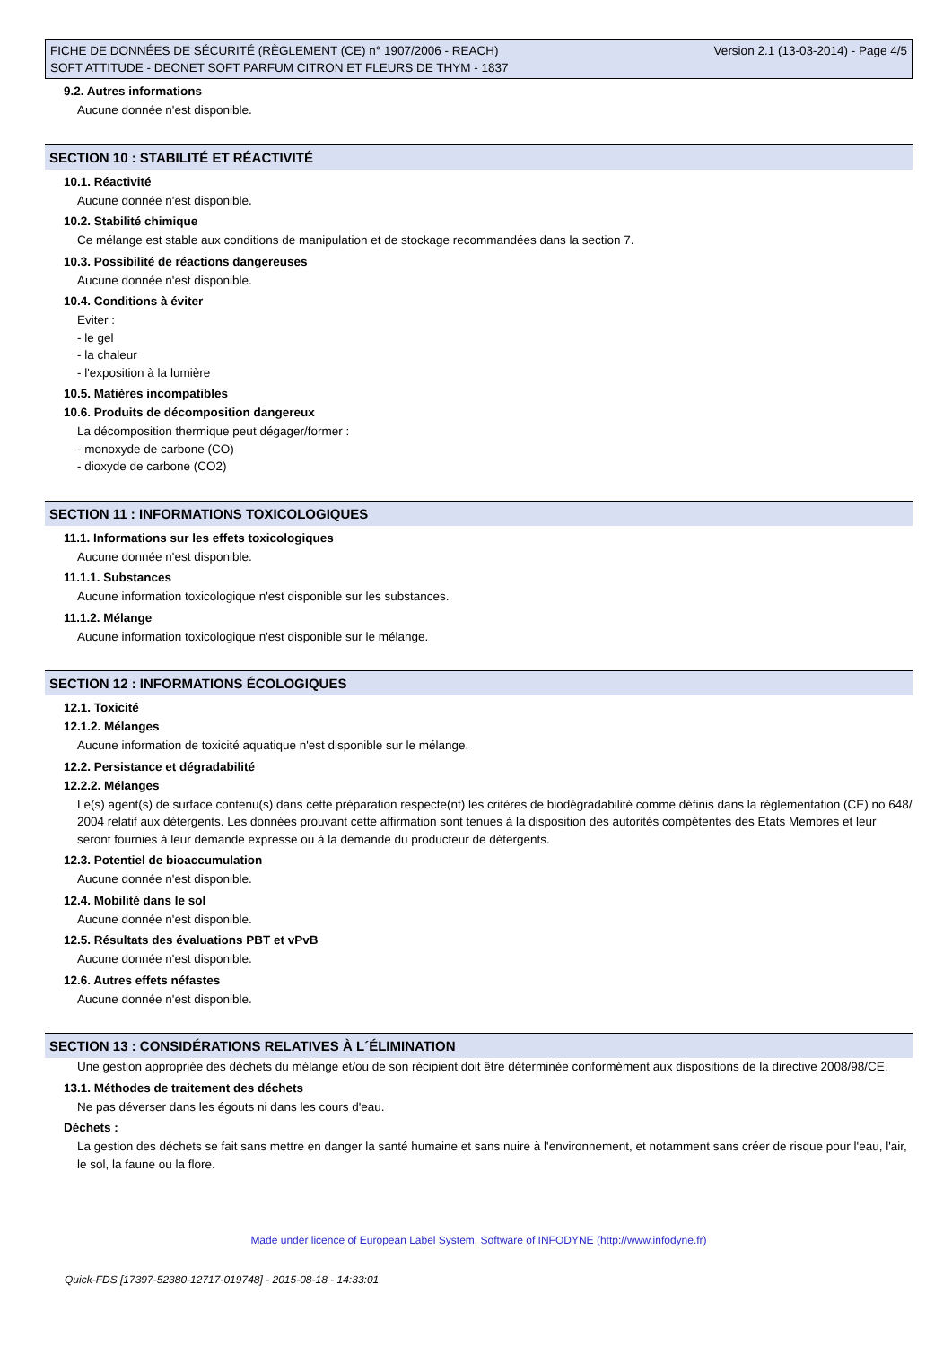FICHE DE DONNÉES DE SÉCURITÉ (RÈGLEMENT (CE) n° 1907/2006 - REACH)
SOFT ATTITUDE - DEONET SOFT PARFUM CITRON ET FLEURS DE THYM - 1837
Version 2.1 (13-03-2014) - Page 4/5
9.2. Autres informations
Aucune donnée n'est disponible.
SECTION 10 : STABILITÉ ET RÉACTIVITÉ
10.1. Réactivité
Aucune donnée n'est disponible.
10.2. Stabilité chimique
Ce mélange est stable aux conditions de manipulation et de stockage recommandées dans la section 7.
10.3. Possibilité de réactions dangereuses
Aucune donnée n'est disponible.
10.4. Conditions à éviter
Eviter :
- le gel
- la chaleur
- l'exposition à la lumière
10.5. Matières incompatibles
10.6. Produits de décomposition dangereux
La décomposition thermique peut dégager/former :
- monoxyde de carbone (CO)
- dioxyde de carbone (CO2)
SECTION 11 : INFORMATIONS TOXICOLOGIQUES
11.1. Informations sur les effets toxicologiques
Aucune donnée n'est disponible.
11.1.1. Substances
Aucune information toxicologique n'est disponible sur les substances.
11.1.2. Mélange
Aucune information toxicologique n'est disponible sur le mélange.
SECTION 12 : INFORMATIONS ÉCOLOGIQUES
12.1. Toxicité
12.1.2. Mélanges
Aucune information de toxicité aquatique n'est disponible sur le mélange.
12.2. Persistance et dégradabilité
12.2.2. Mélanges
Le(s) agent(s) de surface contenu(s) dans cette préparation respecte(nt) les critères de biodégradabilité comme définis dans la réglementation (CE) no 648/ 2004 relatif aux détergents. Les données prouvant cette affirmation sont tenues à la disposition des autorités compétentes des Etats Membres et leur seront fournies à leur demande expresse ou à la demande du producteur de détergents.
12.3. Potentiel de bioaccumulation
Aucune donnée n'est disponible.
12.4. Mobilité dans le sol
Aucune donnée n'est disponible.
12.5. Résultats des évaluations PBT et vPvB
Aucune donnée n'est disponible.
12.6. Autres effets néfastes
Aucune donnée n'est disponible.
SECTION 13 : CONSIDÉRATIONS RELATIVES À L´ÉLIMINATION
Une gestion appropriée des déchets du mélange et/ou de son récipient doit être déterminée conformément aux dispositions de la directive 2008/98/CE.
13.1. Méthodes de traitement des déchets
Ne pas déverser dans les égouts ni dans les cours d'eau.
Déchets :
La gestion des déchets se fait sans mettre en danger la santé humaine et sans nuire à l'environnement, et notamment sans créer de risque pour l'eau, l'air, le sol, la faune ou la flore.
Made under licence of European Label System, Software of INFODYNE (http://www.infodyne.fr)
Quick-FDS [17397-52380-12717-019748] - 2015-08-18 - 14:33:01